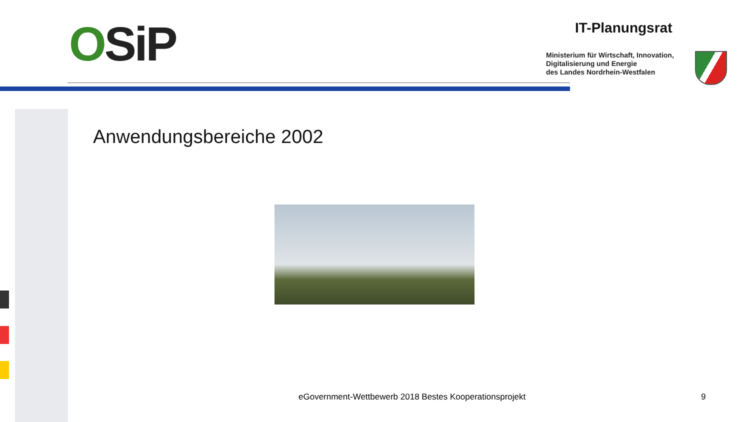OSiP IT-Planungsrat
Ministerium für Wirtschaft, Innovation,
Digitalisierung und Energie
des Landes Nordrhein-Westfalen
Anwendungsbereiche 2002
eGovernment-Wettbewerb 2018 Bestes Kooperationsprojekt
9